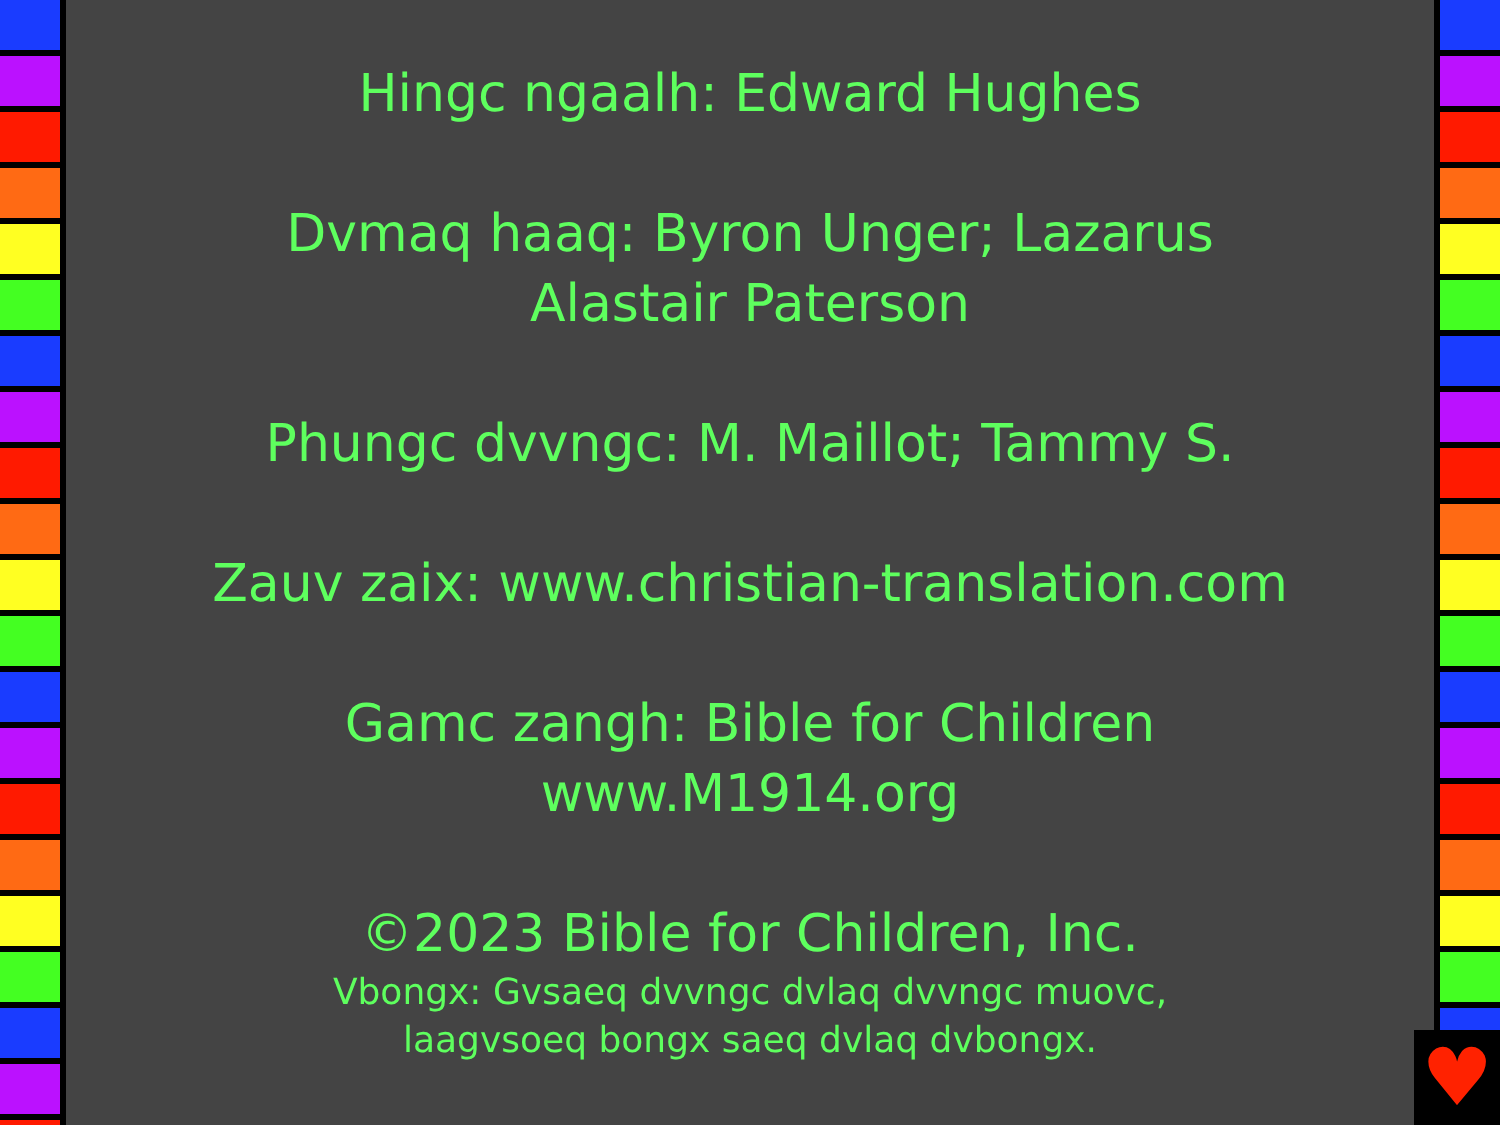Hingc ngaalh: Edward Hughes
Dvmaq haaq: Byron Unger; Lazarus
Alastair Paterson
Phungc dvvngc: M. Maillot; Tammy S.
Zauv zaix: www.christian-translation.com
Gamc zangh: Bible for Children
www.M1914.org
©2023 Bible for Children, Inc.
Vbongx: Gvsaeq dvvngc dvlaq dvvngc muovc,
laagvsoeq bongx saeq dvlaq dvbongx.
♥